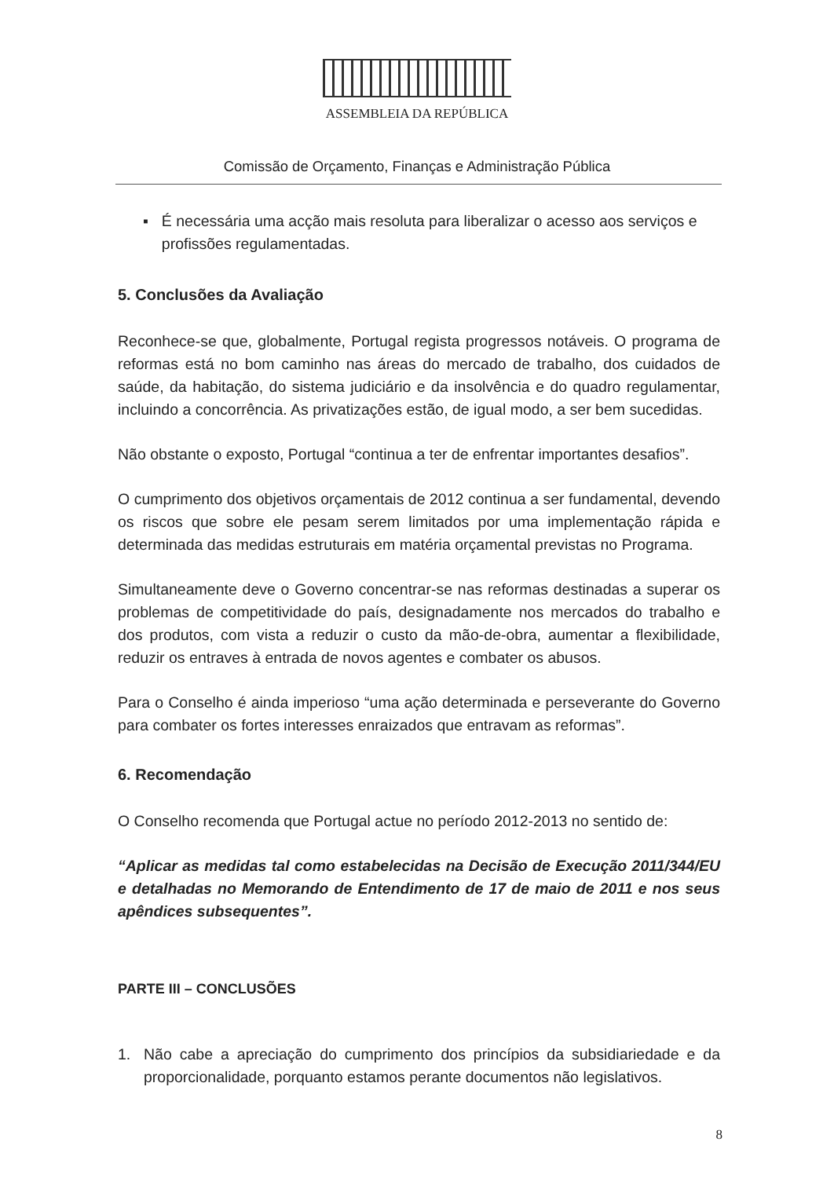ASSEMBLEIA DA REPÚBLICA
Comissão de Orçamento, Finanças e Administração Pública
▪ É necessária uma acção mais resoluta para liberalizar o acesso aos serviços e profissões regulamentadas.
5. Conclusões da Avaliação
Reconhece-se que, globalmente, Portugal regista progressos notáveis. O programa de reformas está no bom caminho nas áreas do mercado de trabalho, dos cuidados de saúde, da habitação, do sistema judiciário e da insolvência e do quadro regulamentar, incluindo a concorrência. As privatizações estão, de igual modo, a ser bem sucedidas.
Não obstante o exposto, Portugal “continua a ter de enfrentar importantes desafios”.
O cumprimento dos objetivos orçamentais de 2012 continua a ser fundamental, devendo os riscos que sobre ele pesam serem limitados por uma implementação rápida e determinada das medidas estruturais em matéria orçamental previstas no Programa.
Simultaneamente deve o Governo concentrar-se nas reformas destinadas a superar os problemas de competitividade do país, designadamente nos mercados do trabalho e dos produtos, com vista a reduzir o custo da mão-de-obra, aumentar a flexibilidade, reduzir os entraves à entrada de novos agentes e combater os abusos.
Para o Conselho é ainda imperioso “uma ação determinada e perseverante do Governo para combater os fortes interesses enraizados que entravam as reformas”.
6. Recomendação
O Conselho recomenda que Portugal actue no período 2012-2013 no sentido de:
“Aplicar as medidas tal como estabelecidas na Decisão de Execução 2011/344/EU e detalhadas no Memorando de Entendimento de 17 de maio de 2011 e nos seus apêndices subsequentes”.
PARTE III – CONCLUSÕES
1. Não cabe a apreciação do cumprimento dos princípios da subsidiariedade e da proporcionalidade, porquanto estamos perante documentos não legislativos.
8